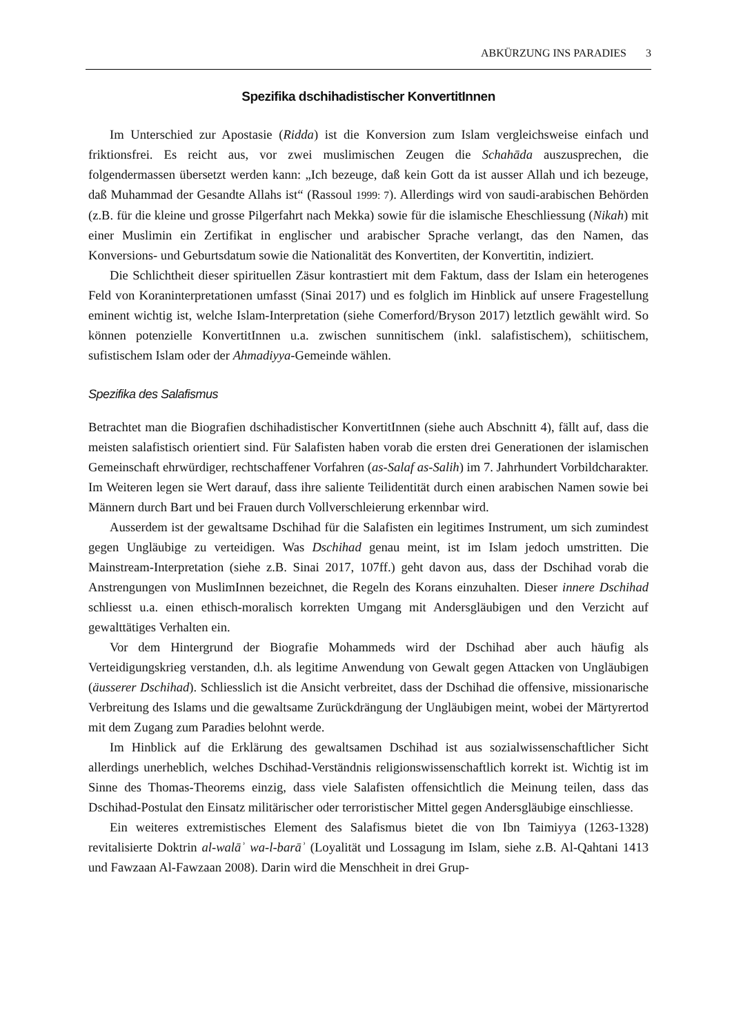ABKÜRZUNG INS PARADIES 3
Spezifika dschihadistischer KonvertitInnen
Im Unterschied zur Apostasie (Ridda) ist die Konversion zum Islam vergleichsweise einfach und friktionsfrei. Es reicht aus, vor zwei muslimischen Zeugen die Schahāda auszusprechen, die folgendermassen übersetzt werden kann: „Ich bezeuge, daß kein Gott da ist ausser Allah und ich bezeuge, daß Muhammad der Gesandte Allahs ist“ (Rassoul 1999: 7). Allerdings wird von saudi-arabischen Behörden (z.B. für die kleine und grosse Pilgerfahrt nach Mekka) sowie für die islamische Eheschliessung (Nikah) mit einer Muslimin ein Zertifikat in englischer und arabischer Sprache verlangt, das den Namen, das Konversions- und Geburtsdatum sowie die Nationalität des Konvertiten, der Konvertitin, indiziert.
Die Schlichtheit dieser spirituellen Zäsur kontrastiert mit dem Faktum, dass der Islam ein heterogenes Feld von Koraninterpretationen umfasst (Sinai 2017) und es folglich im Hinblick auf unsere Fragestellung eminent wichtig ist, welche Islam-Interpretation (siehe Comerford/Bryson 2017) letztlich gewählt wird. So können potenzielle KonvertitInnen u.a. zwischen sunnitischem (inkl. salafistischem), schiitischem, sufistischem Islam oder der Ahmadiyya-Gemeinde wählen.
Spezifika des Salafismus
Betrachtet man die Biografien dschihadistischer KonvertitInnen (siehe auch Abschnitt 4), fällt auf, dass die meisten salafistisch orientiert sind. Für Salafisten haben vorab die ersten drei Generationen der islamischen Gemeinschaft ehrwürdiger, rechtschaffener Vorfahren (as-Salaf as-Salih) im 7. Jahrhundert Vorbildcharakter. Im Weiteren legen sie Wert darauf, dass ihre saliente Teilidentität durch einen arabischen Namen sowie bei Männern durch Bart und bei Frauen durch Vollverschleierung erkennbar wird.
Ausserdem ist der gewaltsame Dschihad für die Salafisten ein legitimes Instrument, um sich zumindest gegen Ungläubige zu verteidigen. Was Dschihad genau meint, ist im Islam jedoch umstritten. Die Mainstream-Interpretation (siehe z.B. Sinai 2017, 107ff.) geht davon aus, dass der Dschihad vorab die Anstrengungen von MuslimInnen bezeichnet, die Regeln des Korans einzuhalten. Dieser innere Dschihad schliesst u.a. einen ethisch-moralisch korrekten Umgang mit Andersgläubigen und den Verzicht auf gewalttätiges Verhalten ein.
Vor dem Hintergrund der Biografie Mohammeds wird der Dschihad aber auch häufig als Verteidigungskrieg verstanden, d.h. als legitime Anwendung von Gewalt gegen Attacken von Ungläubigen (äusserer Dschihad). Schliesslich ist die Ansicht verbreitet, dass der Dschihad die offensive, missionarische Verbreitung des Islams und die gewaltsame Zurückdrängung der Ungläubigen meint, wobei der Märtyrertod mit dem Zugang zum Paradies belohnt werde.
Im Hinblick auf die Erklärung des gewaltsamen Dschihad ist aus sozialwissenschaftlicher Sicht allerdings unerheblich, welches Dschihad-Verständnis religionswissenschaftlich korrekt ist. Wichtig ist im Sinne des Thomas-Theorems einzig, dass viele Salafisten offensichtlich die Meinung teilen, dass das Dschihad-Postulat den Einsatz militärischer oder terroristischer Mittel gegen Andersgläubige einschliesse.
Ein weiteres extremistisches Element des Salafismus bietet die von Ibn Taimiyya (1263-1328) revitalisierte Doktrin al-walāʾ wa-l-barāʾ (Loyalität und Lossagung im Islam, siehe z.B. Al-Qahtani 1413 und Fawzaan Al-Fawzaan 2008). Darin wird die Menschheit in drei Grup-